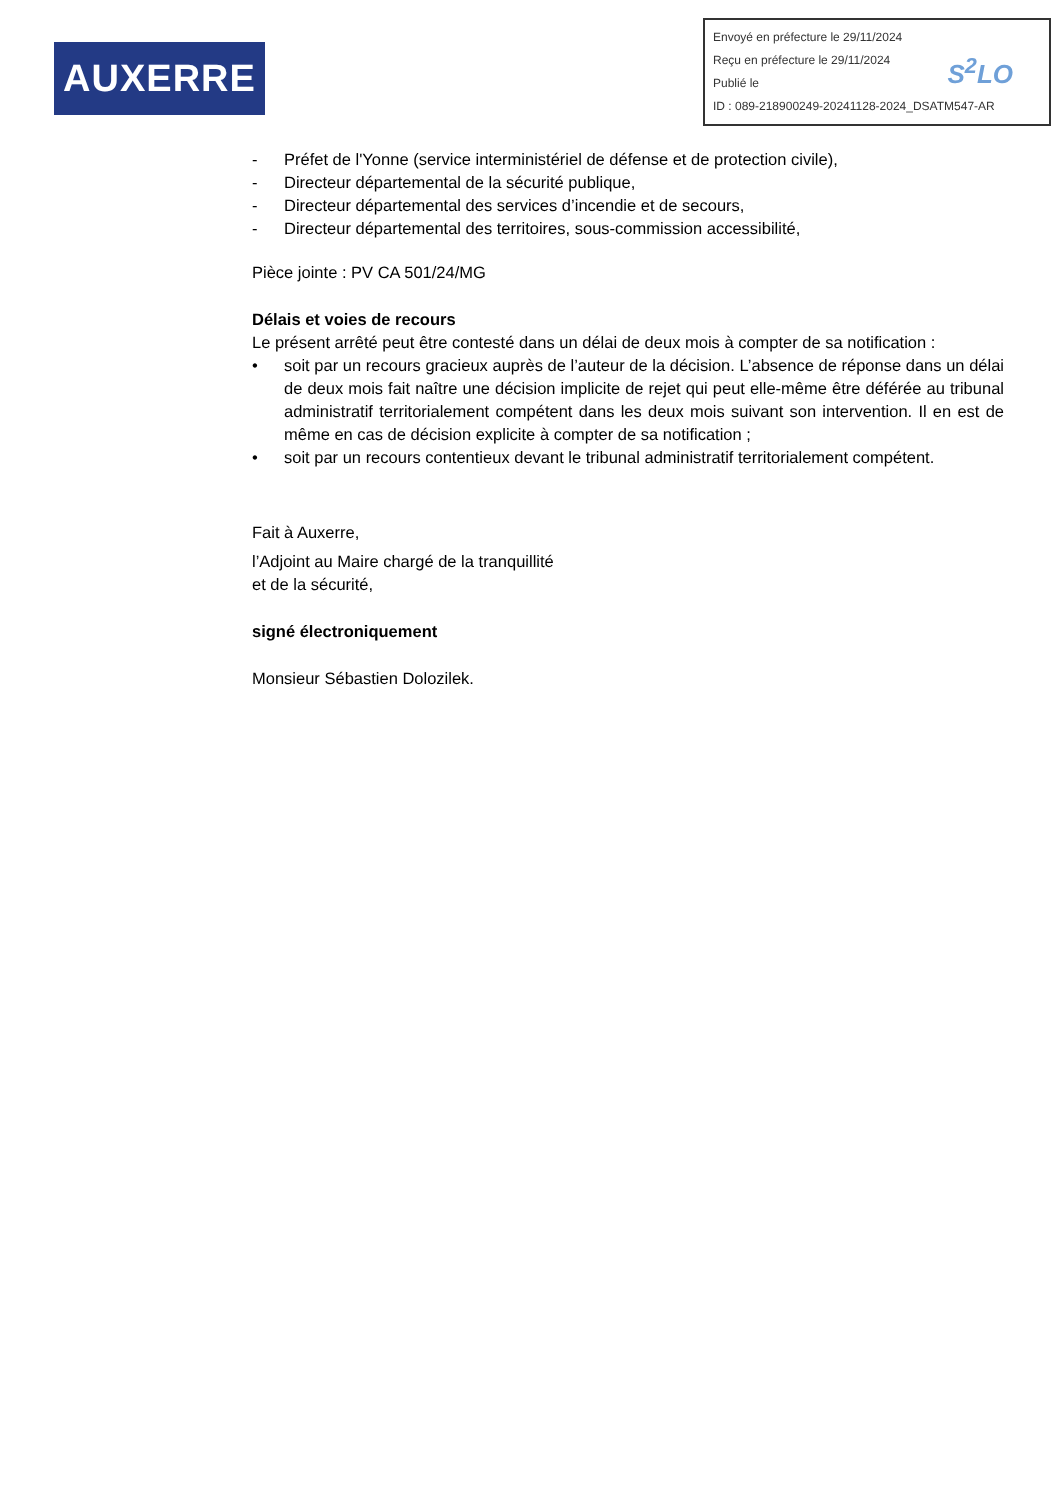AUXERRE
Envoyé en préfecture le 29/11/2024
Reçu en préfecture le 29/11/2024
Publié le
ID : 089-218900249-20241128-2024_DSATM547-AR
S<sup>2</sup>LO
- Préfet de l'Yonne (service interministériel de défense et de protection civile),
- Directeur départemental de la sécurité publique,
- Directeur départemental des services d’incendie et de secours,
- Directeur départemental des territoires, sous-commission accessibilité,
Pièce jointe : PV CA 501/24/MG
Délais et voies de recours
Le présent arrêté peut être contesté dans un délai de deux mois à compter de sa notification :
• soit par un recours gracieux auprès de l’auteur de la décision. L’absence de réponse dans un délai de deux mois fait naître une décision implicite de rejet qui peut elle-même être déférée au tribunal administratif territorialement compétent dans les deux mois suivant son intervention. Il en est de même en cas de décision explicite à compter de sa notification ;
• soit par un recours contentieux devant le tribunal administratif territorialement compétent.
Fait à Auxerre,
l’Adjoint au Maire chargé de la tranquillité
et de la sécurité,
signé électroniquement
Monsieur Sébastien Dolozilek.